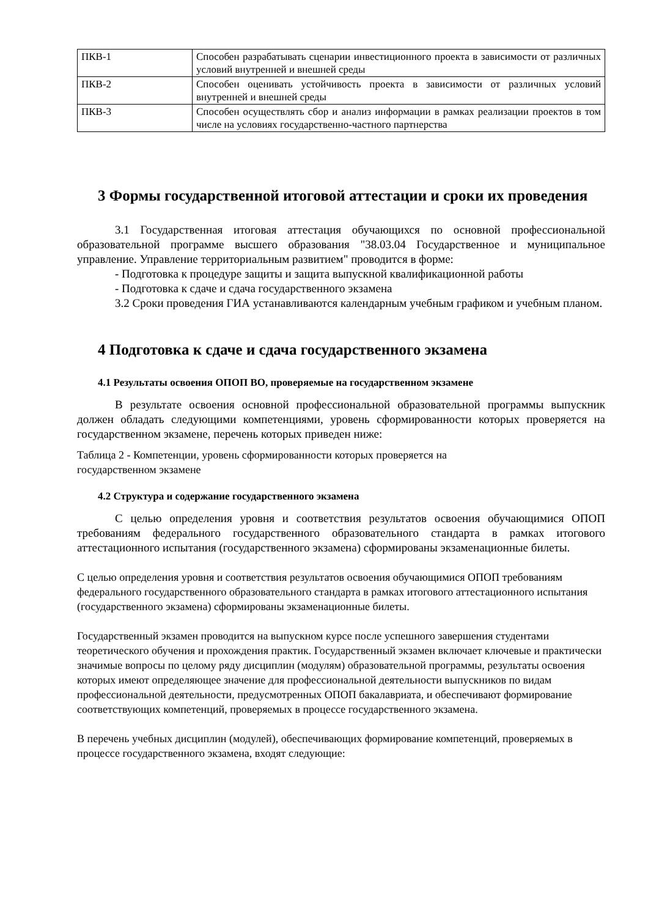| ПКВ-1 | Способен разрабатывать сценарии инвестиционного проекта в зависимости от различных условий внутренней и внешней среды |
| ПКВ-2 | Способен оценивать устойчивость проекта в зависимости от различных условий внутренней и внешней среды |
| ПКВ-3 | Способен осуществлять сбор и анализ информации в рамках реализации проектов в том числе на условиях государственно-частного партнерства |
3 Формы государственной итоговой аттестации и сроки их проведения
3.1 Государственная итоговая аттестация обучающихся по основной профессиональной образовательной программе высшего образования "38.03.04 Государственное и муниципальное управление. Управление территориальным развитием" проводится в форме:
- Подготовка к процедуре защиты и защита выпускной квалификационной работы
- Подготовка к сдаче и сдача государственного экзамена
3.2 Сроки проведения ГИА устанавливаются календарным учебным графиком и учебным планом.
4 Подготовка к сдаче и сдача государственного экзамена
4.1 Результаты освоения ОПОП ВО, проверяемые на государственном экзамене
В результате освоения основной профессиональной образовательной программы выпускник должен обладать следующими компетенциями, уровень сформированности которых проверяется на государственном экзамене, перечень которых приведен ниже:
Таблица 2 - Компетенции, уровень сформированности которых проверяется на
государственном экзамене
4.2 Структура и содержание государственного экзамена
С целью определения уровня и соответствия результатов освоения обучающимися ОПОП требованиям федерального государственного образовательного стандарта в рамках итогового аттестационного испытания (государственного экзамена) сформированы экзаменационные билеты.
С целью определения уровня и соответствия результатов освоения обучающимися ОПОП требованиям федерального государственного образовательного стандарта в рамках итогового аттестационного испытания (государственного экзамена) сформированы экзаменационные билеты.
Государственный экзамен проводится на выпускном курсе после успешного завершения студентами теоретического обучения и прохождения практик. Государственный экзамен включает ключевые и практически значимые вопросы по целому ряду дисциплин (модулям) образовательной программы, результаты освоения которых имеют определяющее значение для профессиональной деятельности выпускников по видам профессиональной деятельности, предусмотренных ОПОП бакалавриата, и обеспечивают формирование соответствующих компетенций, проверяемых в процессе государственного экзамена.
В перечень учебных дисциплин (модулей), обеспечивающих формирование компетенций, проверяемых в процессе государственного экзамена, входят следующие: